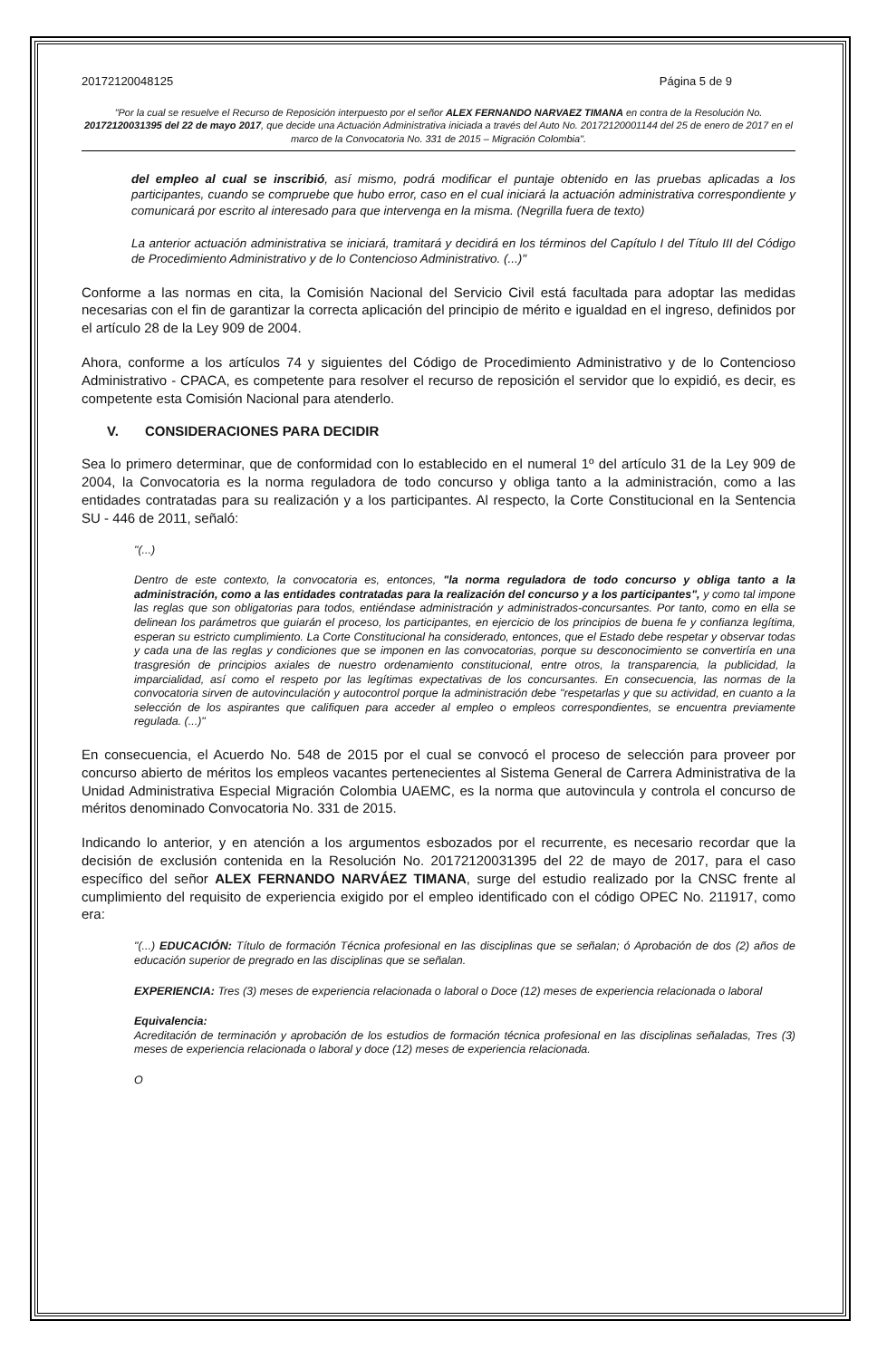20172120048125 Página 5 de 9
"Por la cual se resuelve el Recurso de Reposición interpuesto por el señor ALEX FERNANDO NARVAEZ TIMANA en contra de la Resolución No. 20172120031395 del 22 de mayo 2017, que decide una Actuación Administrativa iniciada a través del Auto No. 20172120001144 del 25 de enero de 2017 en el marco de la Convocatoria No. 331 de 2015 – Migración Colombia".
del empleo al cual se inscribió, así mismo, podrá modificar el puntaje obtenido en las pruebas aplicadas a los participantes, cuando se compruebe que hubo error, caso en el cual iniciará la actuación administrativa correspondiente y comunicará por escrito al interesado para que intervenga en la misma. (Negrilla fuera de texto)
La anterior actuación administrativa se iniciará, tramitará y decidirá en los términos del Capítulo I del Título III del Código de Procedimiento Administrativo y de lo Contencioso Administrativo. (...)"
Conforme a las normas en cita, la Comisión Nacional del Servicio Civil está facultada para adoptar las medidas necesarias con el fin de garantizar la correcta aplicación del principio de mérito e igualdad en el ingreso, definidos por el artículo 28 de la Ley 909 de 2004.
Ahora, conforme a los artículos 74 y siguientes del Código de Procedimiento Administrativo y de lo Contencioso Administrativo - CPACA, es competente para resolver el recurso de reposición el servidor que lo expidió, es decir, es competente esta Comisión Nacional para atenderlo.
V. CONSIDERACIONES PARA DECIDIR
Sea lo primero determinar, que de conformidad con lo establecido en el numeral 1º del artículo 31 de la Ley 909 de 2004, la Convocatoria es la norma reguladora de todo concurso y obliga tanto a la administración, como a las entidades contratadas para su realización y a los participantes. Al respecto, la Corte Constitucional en la Sentencia SU - 446 de 2011, señaló:
"(...)
Dentro de este contexto, la convocatoria es, entonces, "la norma reguladora de todo concurso y obliga tanto a la administración, como a las entidades contratadas para la realización del concurso y a los participantes", y como tal impone las reglas que son obligatorias para todos, entiéndase administración y administrados-concursantes. Por tanto, como en ella se delinean los parámetros que guiarán el proceso, los participantes, en ejercicio de los principios de buena fe y confianza legítima, esperan su estricto cumplimiento. La Corte Constitucional ha considerado, entonces, que el Estado debe respetar y observar todas y cada una de las reglas y condiciones que se imponen en las convocatorias, porque su desconocimiento se convertiría en una trasgresión de principios axiales de nuestro ordenamiento constitucional, entre otros, la transparencia, la publicidad, la imparcialidad, así como el respeto por las legítimas expectativas de los concursantes. En consecuencia, las normas de la convocatoria sirven de autovinculación y autocontrol porque la administración debe "respetarlas y que su actividad, en cuanto a la selección de los aspirantes que califiquen para acceder al empleo o empleos correspondientes, se encuentra previamente regulada. (...)"
En consecuencia, el Acuerdo No. 548 de 2015 por el cual se convocó el proceso de selección para proveer por concurso abierto de méritos los empleos vacantes pertenecientes al Sistema General de Carrera Administrativa de la Unidad Administrativa Especial Migración Colombia UAEMC, es la norma que autovincula y controla el concurso de méritos denominado Convocatoria No. 331 de 2015.
Indicando lo anterior, y en atención a los argumentos esbozados por el recurrente, es necesario recordar que la decisión de exclusión contenida en la Resolución No. 20172120031395 del 22 de mayo de 2017, para el caso específico del señor ALEX FERNANDO NARVÁEZ TIMANA, surge del estudio realizado por la CNSC frente al cumplimiento del requisito de experiencia exigido por el empleo identificado con el código OPEC No. 211917, como era:
"(...) EDUCACIÓN: Título de formación Técnica profesional en las disciplinas que se señalan; ó Aprobación de dos (2) años de educación superior de pregrado en las disciplinas que se señalan.
EXPERIENCIA: Tres (3) meses de experiencia relacionada o laboral o Doce (12) meses de experiencia relacionada o laboral
Equivalencia:
Acreditación de terminación y aprobación de los estudios de formación técnica profesional en las disciplinas señaladas, Tres (3) meses de experiencia relacionada o laboral y doce (12) meses de experiencia relacionada.
O